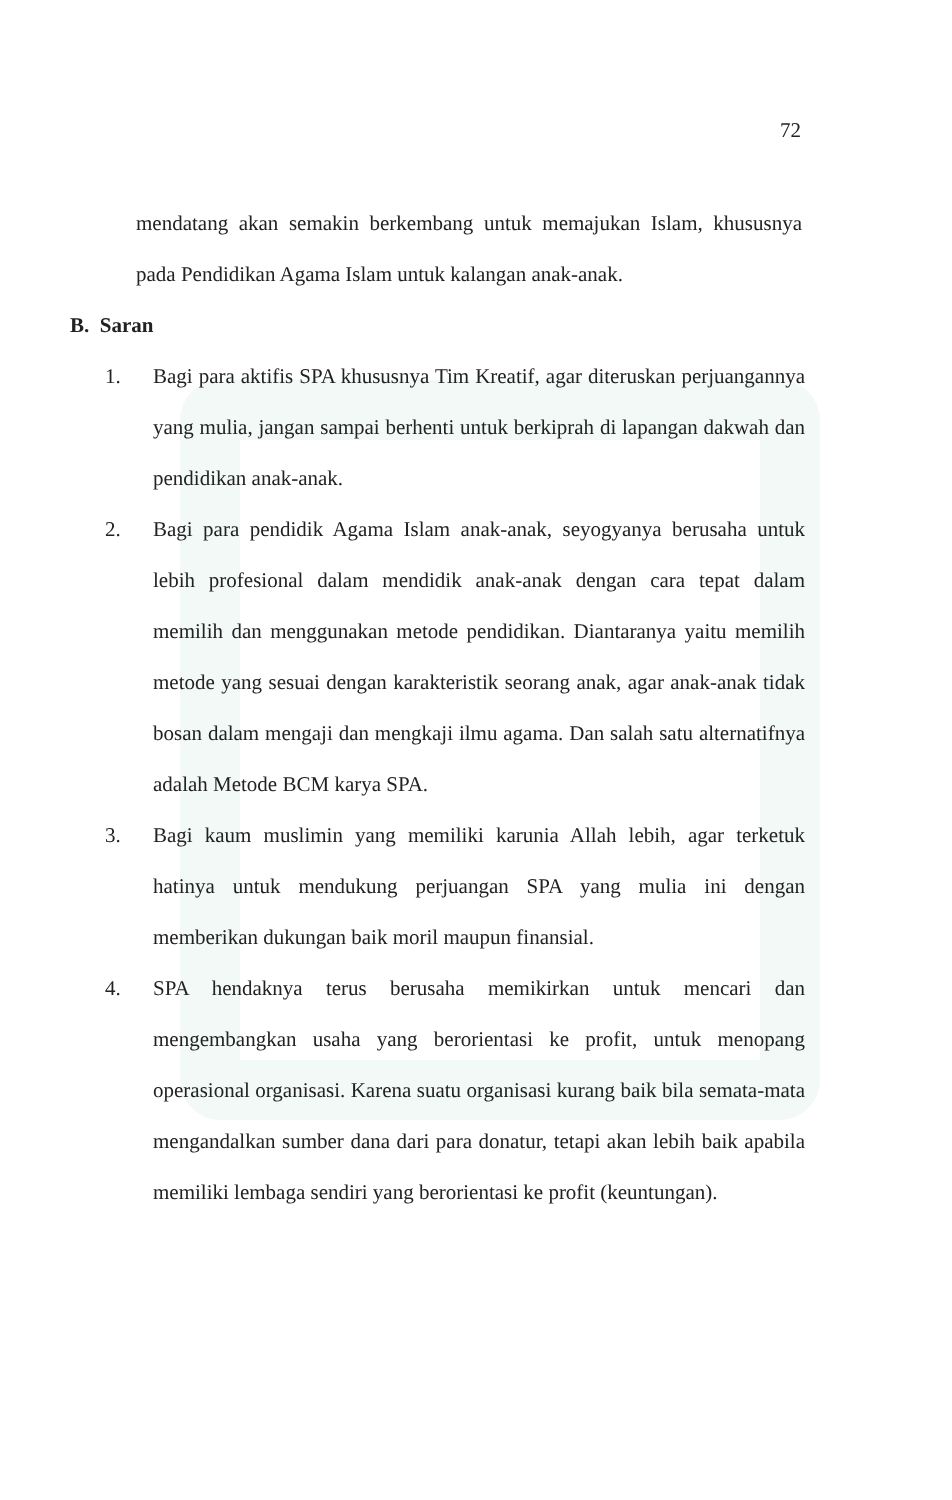72
mendatang akan semakin berkembang untuk memajukan Islam, khususnya pada Pendidikan Agama Islam untuk kalangan anak-anak.
B. Saran
1. Bagi para aktifis SPA khususnya Tim Kreatif, agar diteruskan perjuangannya yang mulia, jangan sampai berhenti untuk berkiprah di lapangan dakwah dan pendidikan anak-anak.
2. Bagi para pendidik Agama Islam anak-anak, seyogyanya berusaha untuk lebih profesional dalam mendidik anak-anak dengan cara tepat dalam memilih dan menggunakan metode pendidikan. Diantaranya yaitu memilih metode yang sesuai dengan karakteristik seorang anak, agar anak-anak tidak bosan dalam mengaji dan mengkaji ilmu agama. Dan salah satu alternatifnya adalah Metode BCM karya SPA.
3. Bagi kaum muslimin yang memiliki karunia Allah lebih, agar terketuk hatinya untuk mendukung perjuangan SPA yang mulia ini dengan memberikan dukungan baik moril maupun finansial.
4. SPA hendaknya terus berusaha memikirkan untuk mencari dan mengembangkan usaha yang berorientasi ke profit, untuk menopang operasional organisasi. Karena suatu organisasi kurang baik bila semata-mata mengandalkan sumber dana dari para donatur, tetapi akan lebih baik apabila memiliki lembaga sendiri yang berorientasi ke profit (keuntungan).